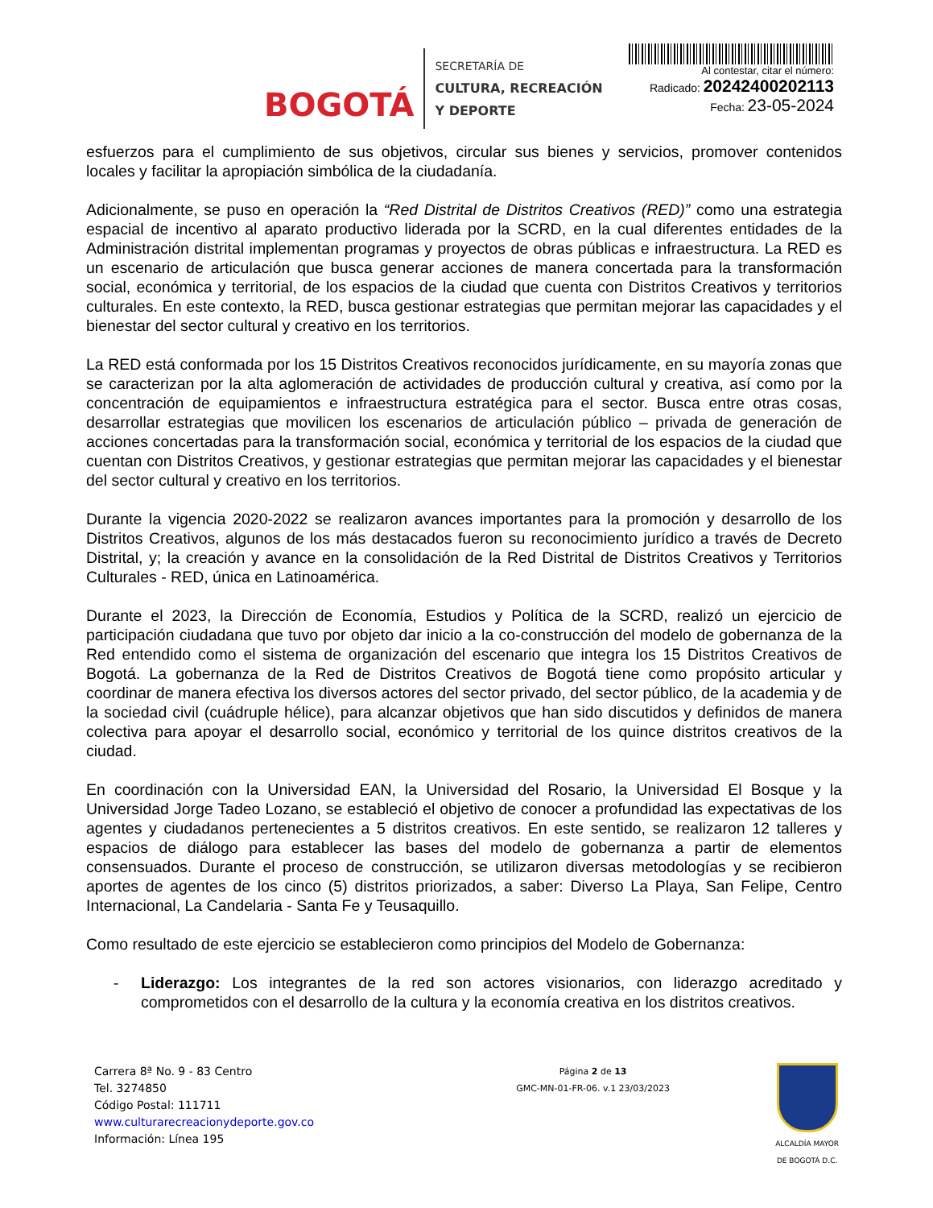BOGOTÁ
SECRETARÍA DE
CULTURA, RECREACIÓN
Y DEPORTE
Al contestar, citar el número:
Radicado: 20242400202113
Fecha: 23-05-2024
esfuerzos para el cumplimiento de sus objetivos, circular sus bienes y servicios, promover contenidos locales y facilitar la apropiación simbólica de la ciudadanía.
Adicionalmente, se puso en operación la “Red Distrital de Distritos Creativos (RED)” como una estrategia espacial de incentivo al aparato productivo liderada por la SCRD, en la cual diferentes entidades de la Administración distrital implementan programas y proyectos de obras públicas e infraestructura. La RED es un escenario de articulación que busca generar acciones de manera concertada para la transformación social, económica y territorial, de los espacios de la ciudad que cuenta con Distritos Creativos y territorios culturales. En este contexto, la RED, busca gestionar estrategias que permitan mejorar las capacidades y el bienestar del sector cultural y creativo en los territorios.
La RED está conformada por los 15 Distritos Creativos reconocidos jurídicamente, en su mayoría zonas que se caracterizan por la alta aglomeración de actividades de producción cultural y creativa, así como por la concentración de equipamientos e infraestructura estratégica para el sector. Busca entre otras cosas, desarrollar estrategias que movilicen los escenarios de articulación público – privada de generación de acciones concertadas para la transformación social, económica y territorial de los espacios de la ciudad que cuentan con Distritos Creativos, y gestionar estrategias que permitan mejorar las capacidades y el bienestar del sector cultural y creativo en los territorios.
Durante la vigencia 2020-2022 se realizaron avances importantes para la promoción y desarrollo de los Distritos Creativos, algunos de los más destacados fueron su reconocimiento jurídico a través de Decreto Distrital, y; la creación y avance en la consolidación de la Red Distrital de Distritos Creativos y Territorios Culturales - RED, única en Latinoamérica.
Durante el 2023, la Dirección de Economía, Estudios y Política de la SCRD, realizó un ejercicio de participación ciudadana que tuvo por objeto dar inicio a la co-construcción del modelo de gobernanza de la Red entendido como el sistema de organización del escenario que integra los 15 Distritos Creativos de Bogotá. La gobernanza de la Red de Distritos Creativos de Bogotá tiene como propósito articular y coordinar de manera efectiva los diversos actores del sector privado, del sector público, de la academia y de la sociedad civil (cuádruple hélice), para alcanzar objetivos que han sido discutidos y definidos de manera colectiva para apoyar el desarrollo social, económico y territorial de los quince distritos creativos de la ciudad.
En coordinación con la Universidad EAN, la Universidad del Rosario, la Universidad El Bosque y la Universidad Jorge Tadeo Lozano, se estableció el objetivo de conocer a profundidad las expectativas de los agentes y ciudadanos pertenecientes a 5 distritos creativos. En este sentido, se realizaron 12 talleres y espacios de diálogo para establecer las bases del modelo de gobernanza a partir de elementos consensuados. Durante el proceso de construcción, se utilizaron diversas metodologías y se recibieron aportes de agentes de los cinco (5) distritos priorizados, a saber: Diverso La Playa, San Felipe, Centro Internacional, La Candelaria - Santa Fe y Teusaquillo.
Como resultado de este ejercicio se establecieron como principios del Modelo de Gobernanza:
- Liderazgo: Los integrantes de la red son actores visionarios, con liderazgo acreditado y comprometidos con el desarrollo de la cultura y la economía creativa en los distritos creativos.
Carrera 8ª No. 9 - 83 Centro
Tel. 3274850
Código Postal: 111711
www.culturarecreacionydeporte.gov.co
Información: Línea 195
Página 2 de 13
GMC-MN-01-FR-06. v.1 23/03/2023
ALCALDÍA MAYOR
DE BOGOTÁ D.C.